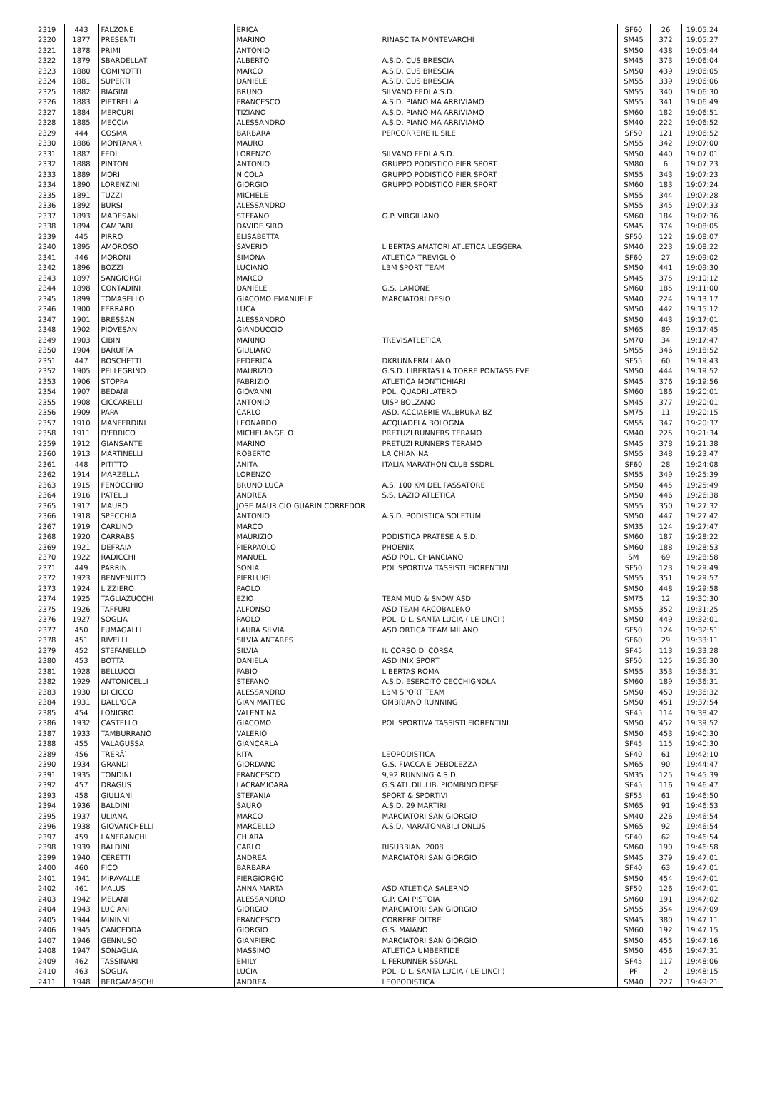| 2319 | 443 | FALZONE | ERICA | | SF60 | 26 | 19:05:24 |
| 2320 | 1877 | PRESENTI | MARINO | RINASCITA MONTEVARCHI | SM45 | 372 | 19:05:27 |
| 2321 | 1878 | PRIMI | ANTONIO | | SM50 | 438 | 19:05:44 |
| 2322 | 1879 | SBARDELLATI | ALBERTO | A.S.D. CUS BRESCIA | SM45 | 373 | 19:06:04 |
| 2323 | 1880 | COMINOTTI | MARCO | A.S.D. CUS BRESCIA | SM50 | 439 | 19:06:05 |
| 2324 | 1881 | SUPERTI | DANIELE | A.S.D. CUS BRESCIA | SM55 | 339 | 19:06:06 |
| 2325 | 1882 | BIAGINI | BRUNO | SILVANO FEDI A.S.D. | SM55 | 340 | 19:06:30 |
| 2326 | 1883 | PIETRELLA | FRANCESCO | A.S.D. PIANO MA ARRIVIAMO | SM55 | 341 | 19:06:49 |
| 2327 | 1884 | MERCURI | TIZIANO | A.S.D. PIANO MA ARRIVIAMO | SM60 | 182 | 19:06:51 |
| 2328 | 1885 | MECCIA | ALESSANDRO | A.S.D. PIANO MA ARRIVIAMO | SM40 | 222 | 19:06:52 |
| 2329 | 444 | COSMA | BARBARA | PERCORRERE IL SILE | SF50 | 121 | 19:06:52 |
| 2330 | 1886 | MONTANARI | MAURO | | SM55 | 342 | 19:07:00 |
| 2331 | 1887 | FEDI | LORENZO | SILVANO FEDI A.S.D. | SM50 | 440 | 19:07:01 |
| 2332 | 1888 | PINTON | ANTONIO | GRUPPO PODISTICO PIER SPORT | SM80 | 6 | 19:07:23 |
| 2333 | 1889 | MORI | NICOLA | GRUPPO PODISTICO PIER SPORT | SM55 | 343 | 19:07:23 |
| 2334 | 1890 | LORENZINI | GIORGIO | GRUPPO PODISTICO PIER SPORT | SM60 | 183 | 19:07:24 |
| 2335 | 1891 | TUZZI | MICHELE | | SM55 | 344 | 19:07:28 |
| 2336 | 1892 | BURSI | ALESSANDRO | | SM55 | 345 | 19:07:33 |
| 2337 | 1893 | MADESANI | STEFANO | G.P. VIRGILIANO | SM60 | 184 | 19:07:36 |
| 2338 | 1894 | CAMPARI | DAVIDE SIRO | | SM45 | 374 | 19:08:05 |
| 2339 | 445 | PIRRO | ELISABETTA | | SF50 | 122 | 19:08:07 |
| 2340 | 1895 | AMOROSO | SAVERIO | LIBERTAS AMATORI ATLETICA LEGGERA | SM40 | 223 | 19:08:22 |
| 2341 | 446 | MORONI | SIMONA | ATLETICA TREVIGLIO | SF60 | 27 | 19:09:02 |
| 2342 | 1896 | BOZZI | LUCIANO | LBM SPORT TEAM | SM50 | 441 | 19:09:30 |
| 2343 | 1897 | SANGIORGI | MARCO | | SM45 | 375 | 19:10:12 |
| 2344 | 1898 | CONTADINI | DANIELE | G.S. LAMONE | SM60 | 185 | 19:11:00 |
| 2345 | 1899 | TOMASELLO | GIACOMO EMANUELE | MARCIATORI DESIO | SM40 | 224 | 19:13:17 |
| 2346 | 1900 | FERRARO | LUCA | | SM50 | 442 | 19:15:12 |
| 2347 | 1901 | BRESSAN | ALESSANDRO | | SM50 | 443 | 19:17:01 |
| 2348 | 1902 | PIOVESAN | GIANDUCCIO | | SM65 | 89 | 19:17:45 |
| 2349 | 1903 | CIBIN | MARINO | TREVISATLETICA | SM70 | 34 | 19:17:47 |
| 2350 | 1904 | BARUFFA | GIULIANO | | SM55 | 346 | 19:18:52 |
| 2351 | 447 | BOSCHETTI | FEDERICA | DKRUNNERMILANO | SF55 | 60 | 19:19:43 |
| 2352 | 1905 | PELLEGRINO | MAURIZIO | G.S.D. LIBERTAS LA TORRE PONTASSIEVE | SM50 | 444 | 19:19:52 |
| 2353 | 1906 | STOPPA | FABRIZIO | ATLETICA MONTICHIARI | SM45 | 376 | 19:19:56 |
| 2354 | 1907 | BEDANI | GIOVANNI | POL. QUADRILATERO | SM60 | 186 | 19:20:01 |
| 2355 | 1908 | CICCARELLI | ANTONIO | UISP BOLZANO | SM45 | 377 | 19:20:01 |
| 2356 | 1909 | PAPA | CARLO | ASD. ACCIAERIE VALBRUNA BZ | SM75 | 11 | 19:20:15 |
| 2357 | 1910 | MANFERDINI | LEONARDO | ACQUADELA BOLOGNA | SM55 | 347 | 19:20:37 |
| 2358 | 1911 | D'ERRICO | MICHELANGELO | PRETUZI RUNNERS TERAMO | SM40 | 225 | 19:21:34 |
| 2359 | 1912 | GIANSANTE | MARINO | PRETUZI RUNNERS TERAMO | SM45 | 378 | 19:21:38 |
| 2360 | 1913 | MARTINELLI | ROBERTO | LA CHIANINA | SM55 | 348 | 19:23:47 |
| 2361 | 448 | PITITTO | ANITA | ITALIA MARATHON CLUB SSDRL | SF60 | 28 | 19:24:08 |
| 2362 | 1914 | MARZELLA | LORENZO | | SM55 | 349 | 19:25:39 |
| 2363 | 1915 | FENOCCHIO | BRUNO LUCA | A.S. 100 KM DEL PASSATORE | SM50 | 445 | 19:25:49 |
| 2364 | 1916 | PATELLI | ANDREA | S.S. LAZIO ATLETICA | SM50 | 446 | 19:26:38 |
| 2365 | 1917 | MAURO | JOSE MAURICIO GUARIN CORREDOR | | SM55 | 350 | 19:27:32 |
| 2366 | 1918 | SPECCHIA | ANTONIO | A.S.D. PODISTICA SOLETUM | SM50 | 447 | 19:27:42 |
| 2367 | 1919 | CARLINO | MARCO | | SM35 | 124 | 19:27:47 |
| 2368 | 1920 | CARRABS | MAURIZIO | PODISTICA PRATESE A.S.D. | SM60 | 187 | 19:28:22 |
| 2369 | 1921 | DEFRAIA | PIERPAOLO | PHOENIX | SM60 | 188 | 19:28:53 |
| 2370 | 1922 | RADICCHI | MANUEL | ASD POL. CHIANCIANO | SM | 69 | 19:28:58 |
| 2371 | 449 | PARRINI | SONIA | POLISPORTIVA TASSISTI FIORENTINI | SF50 | 123 | 19:29:49 |
| 2372 | 1923 | BENVENUTO | PIERLUIGI | | SM55 | 351 | 19:29:57 |
| 2373 | 1924 | LIZZIERO | PAOLO | | SM50 | 448 | 19:29:58 |
| 2374 | 1925 | TAGLIAZUCCHI | EZIO | TEAM MUD & SNOW ASD | SM75 | 12 | 19:30:30 |
| 2375 | 1926 | TAFFURI | ALFONSO | ASD TEAM ARCOBALENO | SM55 | 352 | 19:31:25 |
| 2376 | 1927 | SOGLIA | PAOLO | POL. DIL. SANTA LUCIA ( LE LINCI ) | SM50 | 449 | 19:32:01 |
| 2377 | 450 | FUMAGALLI | LAURA SILVIA | ASD ORTICA TEAM MILANO | SF50 | 124 | 19:32:51 |
| 2378 | 451 | RIVELLI | SILVIA ANTARES | | SF60 | 29 | 19:33:11 |
| 2379 | 452 | STEFANELLO | SILVIA | IL CORSO DI CORSA | SF45 | 113 | 19:33:28 |
| 2380 | 453 | BOTTA | DANIELA | ASD INIX SPORT | SF50 | 125 | 19:36:30 |
| 2381 | 1928 | BELLUCCI | FABIO | LIBERTAS ROMA | SM55 | 353 | 19:36:31 |
| 2382 | 1929 | ANTONICELLI | STEFANO | A.S.D. ESERCITO CECCHIGNOLA | SM60 | 189 | 19:36:31 |
| 2383 | 1930 | DI CICCO | ALESSANDRO | LBM SPORT TEAM | SM50 | 450 | 19:36:32 |
| 2384 | 1931 | DALL'OCA | GIAN MATTEO | OMBRIANO RUNNING | SM50 | 451 | 19:37:54 |
| 2385 | 454 | LONIGRO | VALENTINA | | SF45 | 114 | 19:38:42 |
| 2386 | 1932 | CASTELLO | GIACOMO | POLISPORTIVA TASSISTI FIORENTINI | SM50 | 452 | 19:39:52 |
| 2387 | 1933 | TAMBURRANO | VALERIO | | SM50 | 453 | 19:40:30 |
| 2388 | 455 | VALAGUSSA | GIANCARLA | | SF45 | 115 | 19:40:30 |
| 2389 | 456 | TRERÃ` | RITA | LEOPODISTICA | SF40 | 61 | 19:42:10 |
| 2390 | 1934 | GRANDI | GIORDANO | G.S. FIACCA E DEBOLEZZA | SM65 | 90 | 19:44:47 |
| 2391 | 1935 | TONDINI | FRANCESCO | 9,92 RUNNING A.S.D | SM35 | 125 | 19:45:39 |
| 2392 | 457 | DRAGUS | LACRAMIOARA | G.S.ATL.DIL.LIB. PIOMBINO DESE | SF45 | 116 | 19:46:47 |
| 2393 | 458 | GIULIANI | STEFANIA | SPORT & SPORTIVI | SF55 | 61 | 19:46:50 |
| 2394 | 1936 | BALDINI | SAURO | A.S.D. 29 MARTIRI | SM65 | 91 | 19:46:53 |
| 2395 | 1937 | ULIANA | MARCO | MARCIATORI SAN GIORGIO | SM40 | 226 | 19:46:54 |
| 2396 | 1938 | GIOVANCHELLI | MARCELLO | A.S.D. MARATONABILI ONLUS | SM65 | 92 | 19:46:54 |
| 2397 | 459 | LANFRANCHI | CHIARA | | SF40 | 62 | 19:46:54 |
| 2398 | 1939 | BALDINI | CARLO | RISUBBIANI 2008 | SM60 | 190 | 19:46:58 |
| 2399 | 1940 | CERETTI | ANDREA | MARCIATORI SAN GIORGIO | SM45 | 379 | 19:47:01 |
| 2400 | 460 | FICO | BARBARA | | SF40 | 63 | 19:47:01 |
| 2401 | 1941 | MIRAVALLE | PIERGIORGIO | | SM50 | 454 | 19:47:01 |
| 2402 | 461 | MALUS | ANNA MARTA | ASD ATLETICA SALERNO | SF50 | 126 | 19:47:01 |
| 2403 | 1942 | MELANI | ALESSANDRO | G.P. CAI PISTOIA | SM60 | 191 | 19:47:02 |
| 2404 | 1943 | LUCIANI | GIORGIO | MARCIATORI SAN GIORGIO | SM55 | 354 | 19:47:09 |
| 2405 | 1944 | MININNI | FRANCESCO | CORRERE OLTRE | SM45 | 380 | 19:47:11 |
| 2406 | 1945 | CANCEDDA | GIORGIO | G.S. MAIANO | SM60 | 192 | 19:47:15 |
| 2407 | 1946 | GENNUSO | GIANPIERO | MARCIATORI SAN GIORGIO | SM50 | 455 | 19:47:16 |
| 2408 | 1947 | SONAGLIA | MASSIMO | ATLETICA UMBERTIDE | SM50 | 456 | 19:47:31 |
| 2409 | 462 | TASSINARI | EMILY | LIFERUNNER SSDARL | SF45 | 117 | 19:48:06 |
| 2410 | 463 | SOGLIA | LUCIA | POL. DIL. SANTA LUCIA ( LE LINCI ) | PF | 2 | 19:48:15 |
| 2411 | 1948 | BERGAMASCHI | ANDREA | LEOPODISTICA | SM40 | 227 | 19:49:21 |